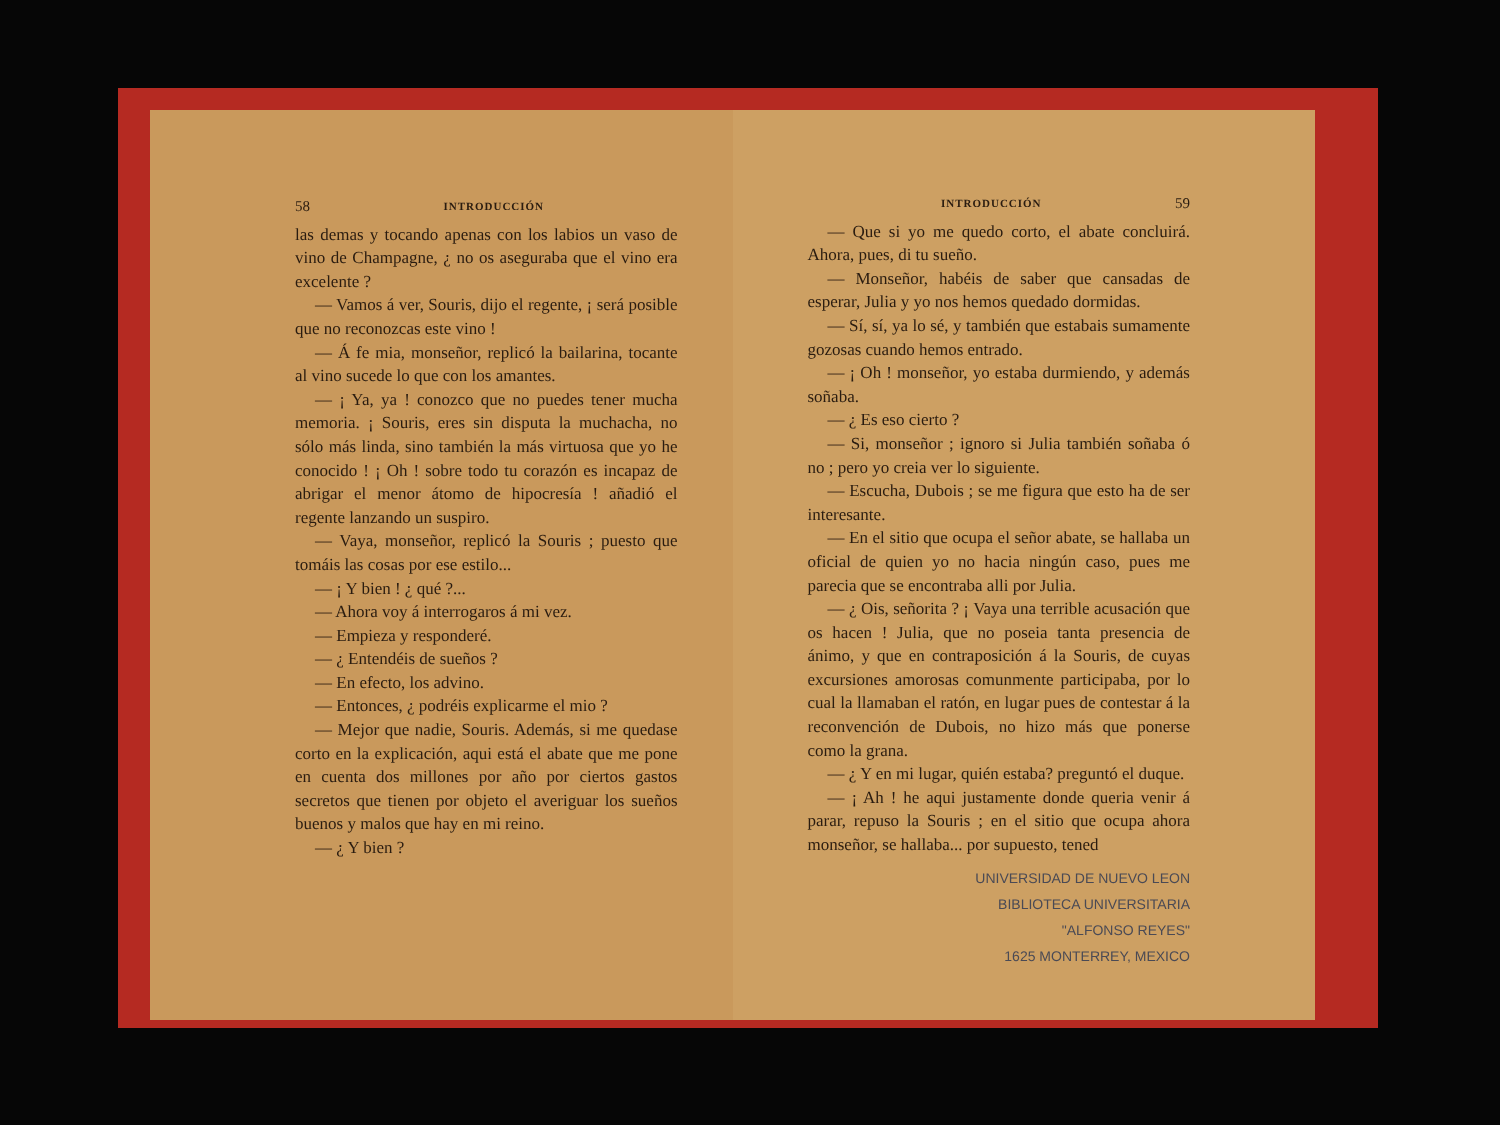58 INTRODUCCIÓN
las demas y tocando apenas con los labios un vaso de vino de Champagne, ¿ no os aseguraba que el vino era excelente ?
— Vamos á ver, Souris, dijo el regente, ¡ será posible que no reconozcas este vino !
— Á fe mia, monseñor, replicó la bailarina, tocante al vino sucede lo que con los amantes.
— ¡ Ya, ya ! conozco que no puedes tener mucha memoria. ¡ Souris, eres sin disputa la muchacha, no sólo más linda, sino también la más virtuosa que yo he conocido ! ¡ Oh ! sobre todo tu corazón es incapaz de abrigar el menor átomo de hipocresía ! añadió el regente lanzando un suspiro.
— Vaya, monseñor, replicó la Souris ; puesto que tomáis las cosas por ese estilo...
— ¡ Y bien ! ¿ qué ?...
— Ahora voy á interrogaros á mi vez.
— Empieza y responderé.
— ¿ Entendéis de sueños ?
— En efecto, los advino.
— Entonces, ¿ podréis explicarme el mio ?
— Mejor que nadie, Souris. Además, si me quedase corto en la explicación, aqui está el abate que me pone en cuenta dos millones por año por ciertos gastos secretos que tienen por objeto el averiguar los sueños buenos y malos que hay en mi reino.
— ¿ Y bien ?
INTRODUCCIÓN 59
— Que si yo me quedo corto, el abate concluirá. Ahora, pues, di tu sueño.
— Monseñor, habéis de saber que cansadas de esperar, Julia y yo nos hemos quedado dormidas.
— Sí, sí, ya lo sé, y también que estabais sumamente gozosas cuando hemos entrado.
— ¡ Oh ! monseñor, yo estaba durmiendo, y además soñaba.
— ¿ Es eso cierto ?
— Si, monseñor ; ignoro si Julia también soñaba ó no ; pero yo creia ver lo siguiente.
— Escucha, Dubois ; se me figura que esto ha de ser interesante.
— En el sitio que ocupa el señor abate, se hallaba un oficial de quien yo no hacia ningún caso, pues me parecia que se encontraba alli por Julia.
— ¿ Ois, señorita ? ¡ Vaya una terrible acusación que os hacen ! Julia, que no poseia tanta presencia de ánimo, y que en contraposición á la Souris, de cuyas excursiones amorosas comunmente participaba, por lo cual la llamaban el ratón, en lugar pues de contestar á la reconvención de Dubois, no hizo más que ponerse como la grana.
— ¿ Y en mi lugar, quién estaba? preguntó el duque.
— ¡ Ah ! he aqui justamente donde queria venir á parar, repuso la Souris ; en el sitio que ocupa ahora monseñor, se hallaba... por supuesto, tened
UNIVERSIDAD DE NUEVO LEON
BIBLIOTECA UNIVERSITARIA
"ALFONSO REYES"
1625 MONTERREY, MEXICO